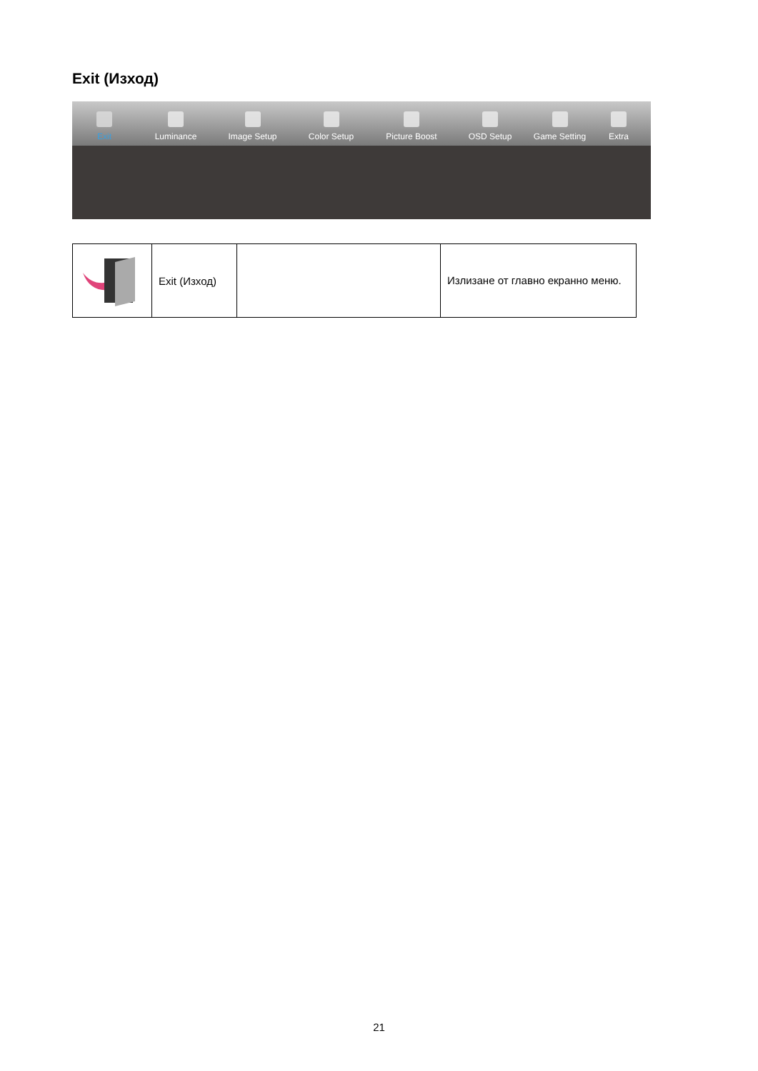Exit (Изход)
Exit
Luminance
Image Setup
Color Setup
Picture Boost
OSD Setup
Game Setting
Extra
| | Exit (Изход) | | Излизане от главно екранно меню. |
21